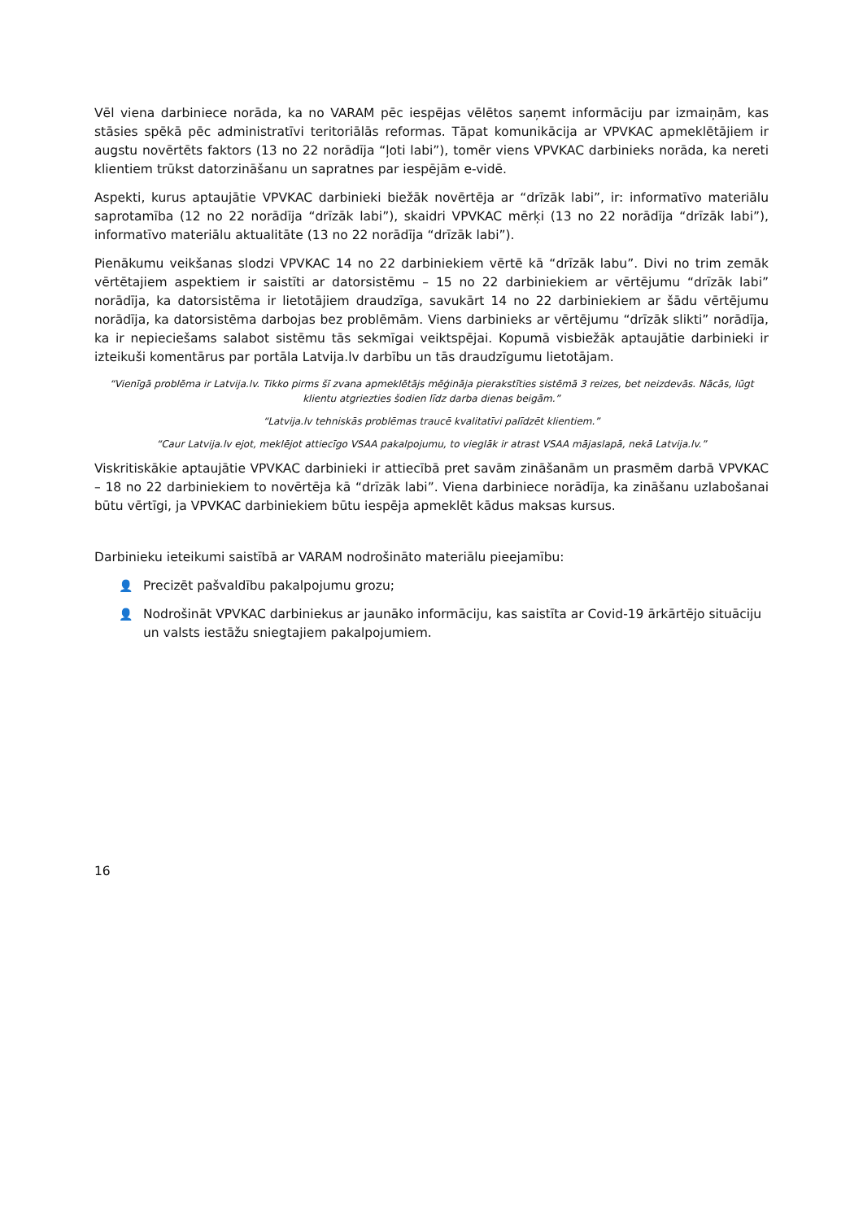Vēl viena darbiniece norāda, ka no VARAM pēc iespējas vēlētos saņemt informāciju par izmaiņām, kas stāsies spēkā pēc administratīvi teritoriālās reformas. Tāpat komunikācija ar VPVKAC apmeklētājiem ir augstu novērtēts faktors (13 no 22 norādīja “ļoti labi”), tomēr viens VPVKAC darbinieks norāda, ka nereti klientiem trūkst datorzināšanu un sapratnes par iespējām e-vidē.
Aspekti, kurus aptaujātie VPVKAC darbinieki biežāk novērtēja ar “drīzāk labi”, ir: informatīvo materiālu saprotamība (12 no 22 norādīja “drīzāk labi”), skaidri VPVKAC mērķi (13 no 22 norādīja “drīzāk labi”), informatīvo materiālu aktualitāte (13 no 22 norādīja “drīzāk labi”).
Pienākumu veikšanas slodzi VPVKAC 14 no 22 darbiniekiem vērtē kā “drīzāk labu”. Divi no trim zemāk vērtētajiem aspektiem ir saistīti ar datorsistēmu – 15 no 22 darbiniekiem ar vērtējumu “drīzāk labi” norādīja, ka datorsistēma ir lietotājiem draudzīga, savukārt 14 no 22 darbiniekiem ar šādu vērtējumu norādīja, ka datorsistēma darbojas bez problēmām. Viens darbinieks ar vērtējumu “drīzāk slikti” norādīja, ka ir nepieciešams salabot sistēmu tās sekmīgai veiktspējai. Kopumā visbiežāk aptaujātie darbinieki ir izteikuši komentārus par portāla Latvija.lv darbību un tās draudzīgumu lietotājam.
“Vienīgā problēma ir Latvija.lv. Tikko pirms šī zvana apmeklētājs mēģināja pierakstīties sistēmā 3 reizes, bet neizdevās. Nācās, lūgt klientu atgriezties šodien līdz darba dienas beigām.”
“Latvija.lv tehniskās problēmas traucē kvalitatīvi palīdzēt klientiem.”
“Caur Latvija.lv ejot, meklējot attiecīgo VSAA pakalpojumu, to vieglāk ir atrast VSAA mājaslapā, nekā Latvija.lv.”
Viskritiskākie aptaujātie VPVKAC darbinieki ir attiecībā pret savām zināšanām un prasmēm darbā VPVKAC – 18 no 22 darbiniekiem to novērtēja kā “drīzāk labi”. Viena darbiniece norādīja, ka zināšanu uzlabošanai būtu vērtīgi, ja VPVKAC darbiniekiem būtu iespēja apmeklēt kādus maksas kursus.
Darbinieku ieteikumi saistībā ar VARAM nodrošināto materiālu pieejamību:
👤 Precizēt pašvaldību pakalpojumu grozu;
👤 Nodrošināt VPVKAC darbiniekus ar jaunāko informāciju, kas saistīta ar Covid-19 ārkārtējo situāciju un valsts iestāžu sniegtajiem pakalpojumiem.
16